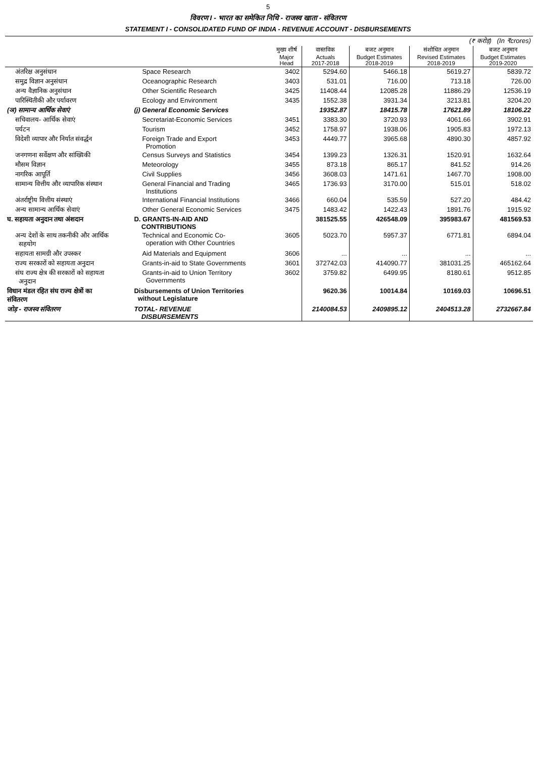5
विवरण I - भारत का समेकित निधि - राजस्व खाता - संवितरण
STATEMENT I - CONSOLIDATED FUND OF INDIA - REVENUE ACCOUNT - DISBURSEMENTS
| (₹ करोड़) (In ₹crores) | | | | | | |
| | | मुख्य शीर्ष Major Head | वास्तविक Actuals 2017-2018 | बजट अनुमान Budget Estimates 2018-2019 | संशोधित अनुमान Revised Estimates 2018-2019 | बजट अनुमान Budget Estimates 2019-2020 |
| अंतरिक्ष अनुसंधान | Space Research | 3402 | 5294.60 | 5466.18 | 5619.27 | 5839.72 |
| समुद्र विज्ञान अनुसंधान | Oceanographic Research | 3403 | 531.01 | 716.00 | 713.18 | 726.00 |
| अन्य वैज्ञानिक अनुसंधान | Other Scientific Research | 3425 | 11408.44 | 12085.28 | 11886.29 | 12536.19 |
| पारिस्थितीकी और पर्यावरण | Ecology and Environment | 3435 | 1552.38 | 3931.34 | 3213.81 | 3204.20 |
| (ञ) सामान्य आर्थिक सेवाएं | (j) General Economic Services | | 19352.87 | 18415.78 | 17621.89 | 18106.22 |
| सचिवालय- आर्थिक सेवाएं | Secretariat-Economic Services | 3451 | 3383.30 | 3720.93 | 4061.66 | 3902.91 |
| पर्यटन | Tourism | 3452 | 1758.97 | 1938.06 | 1905.83 | 1972.13 |
| विदेशी व्यापार और निर्यात संवर्द्धन | Foreign Trade and Export Promotion | 3453 | 4449.77 | 3965.68 | 4890.30 | 4857.92 |
| जनगणना सर्वेक्षण और सांख्यिकी | Census Surveys and Statistics | 3454 | 1399.23 | 1326.31 | 1520.91 | 1632.64 |
| मौसम विज्ञान | Meteorology | 3455 | 873.18 | 865.17 | 841.52 | 914.26 |
| नागरिक आपूर्ति | Civil Supplies | 3456 | 3608.03 | 1471.61 | 1467.70 | 1908.00 |
| सामान्य वित्तीय और व्यापारिक संस्थान | General Financial and Trading Institutions | 3465 | 1736.93 | 3170.00 | 515.01 | 518.02 |
| अंतर्राष्ट्रीय वित्तीय संस्थाएं | International Financial Institutions | 3466 | 660.04 | 535.59 | 527.20 | 484.42 |
| अन्य सामान्य आर्थिक सेवाएं | Other General Economic Services | 3475 | 1483.42 | 1422.43 | 1891.76 | 1915.92 |
| घ. सहायता अनुदान तथा अंशदान | D. GRANTS-IN-AID AND CONTRIBUTIONS | | 381525.55 | 426548.09 | 395983.67 | 481569.53 |
| अन्य देशों के साथ तकनीकी और आर्थिक सहयोग | Technical and Economic Co- operation with Other Countries | 3605 | 5023.70 | 5957.37 | 6771.81 | 6894.04 |
| सहायता सामग्री और उपस्कर | Aid Materials and Equipment | 3606 | ... | ... | ... | ... |
| राज्य सरकारों को सहायता अनुदान | Grants-in-aid to State Governments | 3601 | 372742.03 | 414090.77 | 381031.25 | 465162.64 |
| संघ राज्य क्षेत्र की सरकारों को सहायता अनुदान | Grants-in-aid to Union Territory Governments | 3602 | 3759.82 | 6499.95 | 8180.61 | 9512.85 |
| विधान मंडल रहित संघ राज्य क्षेत्रों का संवितरण | Disbursements of Union Territories without Legislature | | 9620.36 | 10014.84 | 10169.03 | 10696.51 |
| जोड़ - राजस्व संवितरण | TOTAL- REVENUE DISBURSEMENTS | | 2140084.53 | 2409895.12 | 2404513.28 | 2732667.84 |